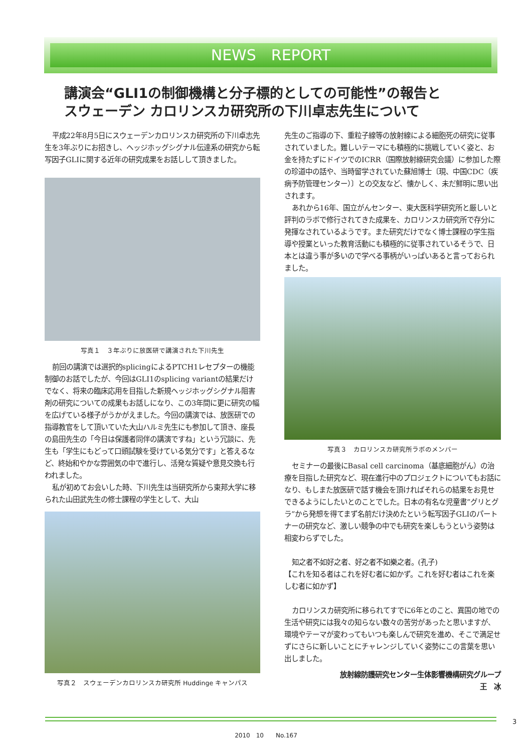NEWS　REPORT
講演会“GLI1の制御機構と分子標的としての可能性”の報告と
スウェーデン カロリンスカ研究所の下川卓志先生について
平成22年8月5日にスウェーデンカロリンスカ研究所の下川卓志先生を3年ぶりにお招きし、ヘッジホッグシグナル伝達系の研究から転写因子GLIに関する近年の研究成果をお話しして頂きました。
写真１　３年ぶりに放医研で講演された下川先生
前回の講演では選択的splicingによるPTCH1レセプターの機能制御のお話でしたが、今回はGLI1のsplicing variantの結果だけでなく、将来の臨床応用を目指した新規ヘッジホッグシグナル阻害剤の研究についての成果もお話しになり、この3年間に更に研究の幅を広げている様子がうかがえました。今回の講演では、放医研での指導教官をして頂いていた大山ハルミ先生にも参加して頂き、座長の島田先生の「今日は保護者同伴の講演ですね」という冗談に、先生も「学生にもどって口頭試験を受けている気分です」と答えるなど、終始和やかな雰囲気の中で進行し、活発な質疑や意見交換も行われました。
私が初めてお会いした時、下川先生は当研究所から東邦大学に移られた山田武先生の修士課程の学生として、大山
写真２　スウェーデンカロリンスカ研究所 Huddinge キャンパス
先生のご指導の下、重粒子線等の放射線による細胞死の研究に従事されていました。難しいテーマにも積極的に挑戦していく姿と、お金を持たずにドイツでのICRR（国際放射線研究会議）に参加した際の珍道中の話や、当時留学されていた蘇旭博士〔現、中国CDC（疾病予防管理センター）〕との交友など、懐かしく、未だ鮮明に思い出されます。
あれから16年、国立がんセンター、東大医科学研究所と厳しいと評判のラボで修行されてきた成果を、カロリンスカ研究所で存分に発揮なされているようです。また研究だけでなく博士課程の学生指導や授業といった教育活動にも積極的に従事されているそうで、日本とは違う事が多いので学べる事柄がいっぱいあると言っておられました。
写真３　カロリンスカ研究所ラボのメンバー
セミナーの最後にBasal cell carcinoma（基底細胞がん）の治療を目指した研究など、現在進行中のプロジェクトについてもお話になり、もしまた放医研で話す機会を頂ければそれらの結果をお見せできるようにしたいとのことでした。日本の有名な児童書”グリとグラ”から発想を得てまず名前だけ決めたという転写因子GLIのパートナーの研究など、激しい競争の中でも研究を楽しもうという姿勢は相変わらずでした。
知之者不如好之者、好之者不如樂之者。(孔子)
【これを知る者はこれを好む者に如かず。これを好む者はこれを楽しむ者に如かず】
カロリンスカ研究所に移られてすでに6年とのこと、異国の地での生活や研究には我々の知らない数々の苦労があったと思いますが、環境やテーマが変わってもいつも楽しんで研究を進め、そこで満足せずにさらに新しいことにチャレンジしていく姿勢にこの言葉を思い出しました。
放射線防護研究センター生体影響機構研究グループ
王　冰
3
2010　10　　No.167